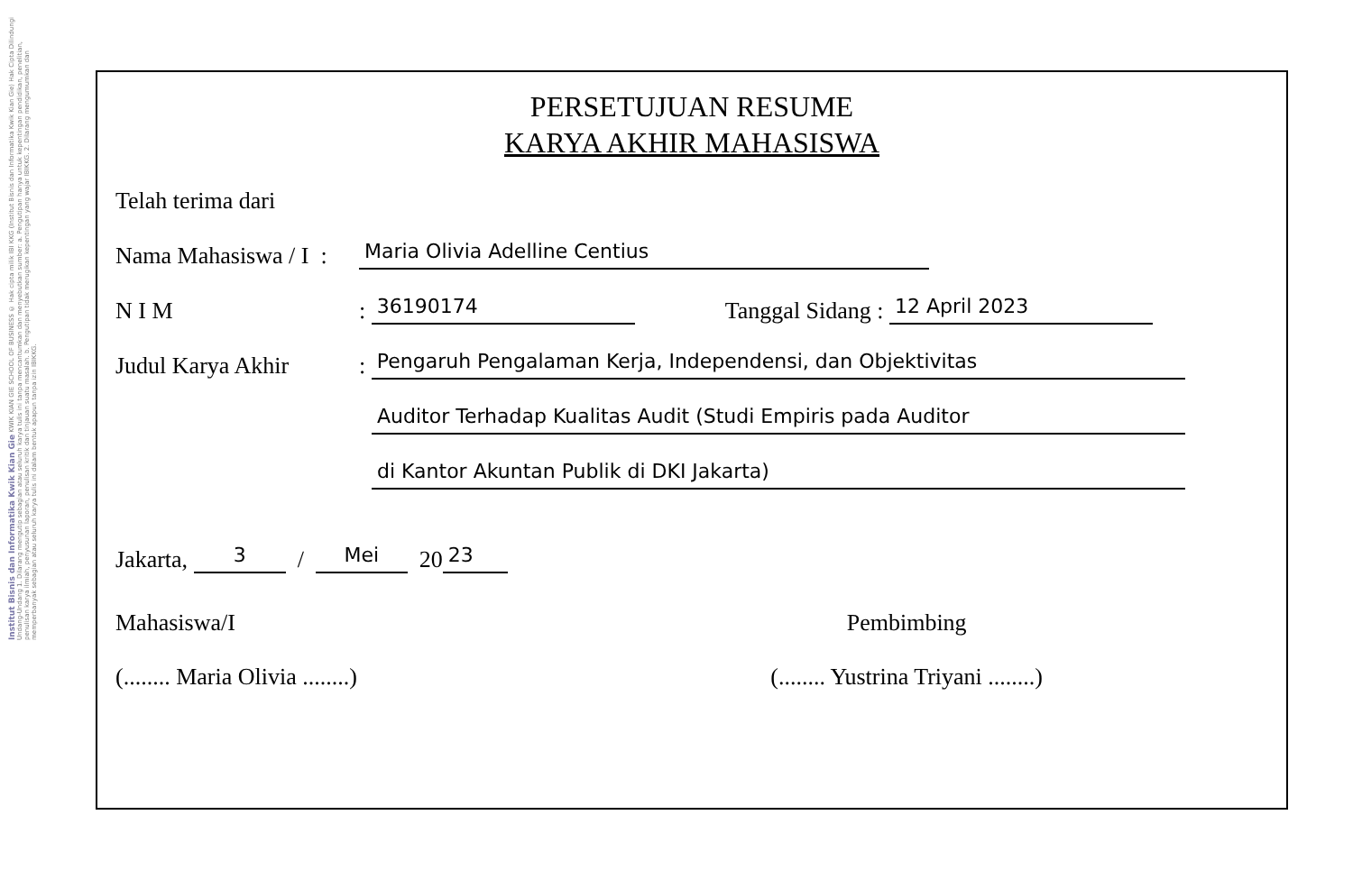Institut Bisnis dan Informatika Kwik Kian Gie KWIK KIAN GIE SCHOOL OF BUSINESS © Hak cipta milik IBI KKG (Institut Bisnis dan Informatika Kwik Kian Gie) Hak Cipta Dilindungi Undang-Undang 1. Dilarang mengutip sebagian atau seluruh karya tulis ini tanpa mencantumkan dan menyebutkan sumber: a. Pengutipan hanya untuk kepentingan pendidikan, penelitian, penulisan karya ilmiah, penyusunan laporan, penulisan kritik dan tinjauan suatu masalah. b. Pengutipan tidak merugikan kepentingan yang wajar IBIKKG. 2. Dilarang mengumumkan dan memperbanyak sebagian atau seluruh karya tulis ini dalam bentuk apapun tanpa izin IBIKKG.
PERSETUJUAN RESUME
KARYA AKHIR MAHASISWA
Telah terima dari
Nama Mahasiswa / I : Maria Olivia Adelline Centius
N I M: 36190174 Tanggal Sidang : 12 April 2023
Judul Karya Akhir: Pengaruh Pengalaman Kerja, Independensi, dan Objektivitas
Auditor Terhadap Kualitas Audit (Studi Empiris pada Auditor
di Kantor Akuntan Publik di DKI Jakarta)
Jakarta, 3 / Mei 20 23
Mahasiswa/I
(........ Maria Olivia ........)
Pembimbing
(........ Yustrina Triyani ........)